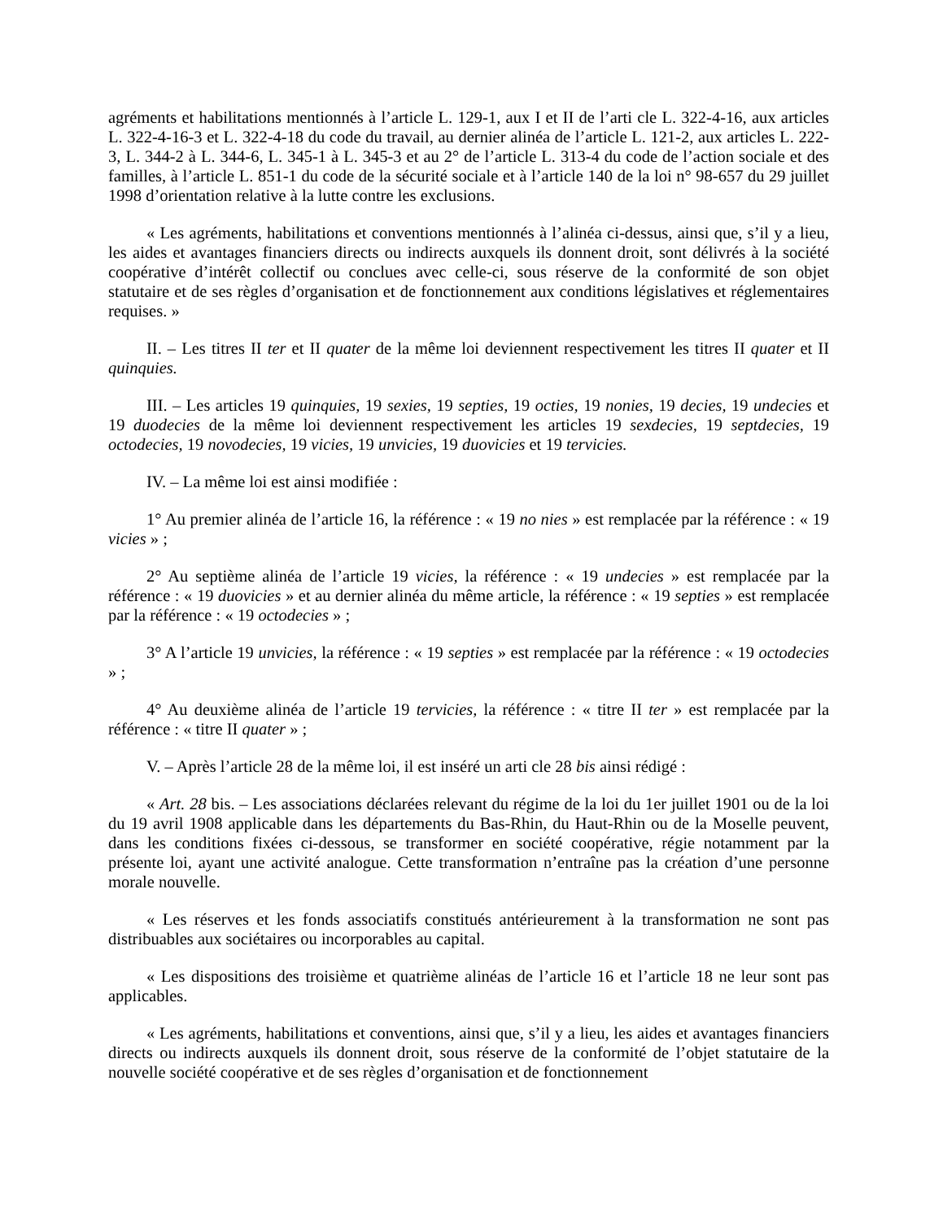agréments et habilitations mentionnés à l’article L. 129-1, aux I et II de l’arti cle L. 322-4-16, aux articles L. 322-4-16-3 et L. 322-4-18 du code du travail, au dernier alinéa de l’article L. 121-2, aux articles L. 222-3, L. 344-2 à L. 344-6, L. 345-1 à L. 345-3 et au 2° de l’article L. 313-4 du code de l’action sociale et des familles, à l’article L. 851-1 du code de la sécurité sociale et à l’article 140 de la loi n° 98-657 du 29 juillet 1998 d’orientation relative à la lutte contre les exclusions.
« Les agréments, habilitations et conventions mentionnés à l’alinéa ci-dessus, ainsi que, s’il y a lieu, les aides et avantages financiers directs ou indirects auxquels ils donnent droit, sont délivrés à la société coopérative d’intérêt collectif ou conclues avec celle-ci, sous réserve de la conformité de son objet statutaire et de ses règles d’organisation et de fonctionnement aux conditions législatives et réglementaires requises. »
II. – Les titres II ter et II quater de la même loi deviennent respectivement les titres II quater et II quinquies.
III. – Les articles 19 quinquies, 19 sexies, 19 septies, 19 octies, 19 nonies, 19 decies, 19 undecies et 19 duodecies de la même loi deviennent respectivement les articles 19 sexdecies, 19 septdecies, 19 octodecies, 19 novodecies, 19 vicies, 19 unvicies, 19 duovicies et 19 tervicies.
IV. – La même loi est ainsi modifiée :
1° Au premier alinéa de l’article 16, la référence : « 19 no nies » est remplacée par la référence : « 19 vicies » ;
2° Au septième alinéa de l’article 19 vicies, la référence : « 19 undecies » est remplacée par la référence : « 19 duovicies » et au dernier alinéa du même article, la référence : « 19 septies » est remplacée par la référence : « 19 octodecies » ;
3° A l’article 19 unvicies, la référence : « 19 septies » est remplacée par la référence : « 19 octodecies » ;
4° Au deuxième alinéa de l’article 19 tervicies, la référence : « titre II ter » est remplacée par la référence : « titre II quater » ;
V. – Après l’article 28 de la même loi, il est inséré un arti cle 28 bis ainsi rédigé :
« Art. 28 bis. – Les associations déclarées relevant du régime de la loi du 1er juillet 1901 ou de la loi du 19 avril 1908 applicable dans les départements du Bas-Rhin, du Haut-Rhin ou de la Moselle peuvent, dans les conditions fixées ci-dessous, se transformer en société coopérative, régie notamment par la présente loi, ayant une activité analogue. Cette transformation n’entraîne pas la création d’une personne morale nouvelle.
« Les réserves et les fonds associatifs constitués antérieurement à la transformation ne sont pas distribuables aux sociétaires ou incorporables au capital.
« Les dispositions des troisième et quatrième alinéas de l’article 16 et l’article 18 ne leur sont pas applicables.
« Les agréments, habilitations et conventions, ainsi que, s’il y a lieu, les aides et avantages financiers directs ou indirects auxquels ils donnent droit, sous réserve de la conformité de l’objet statutaire de la nouvelle société coopérative et de ses règles d’organisation et de fonctionnement